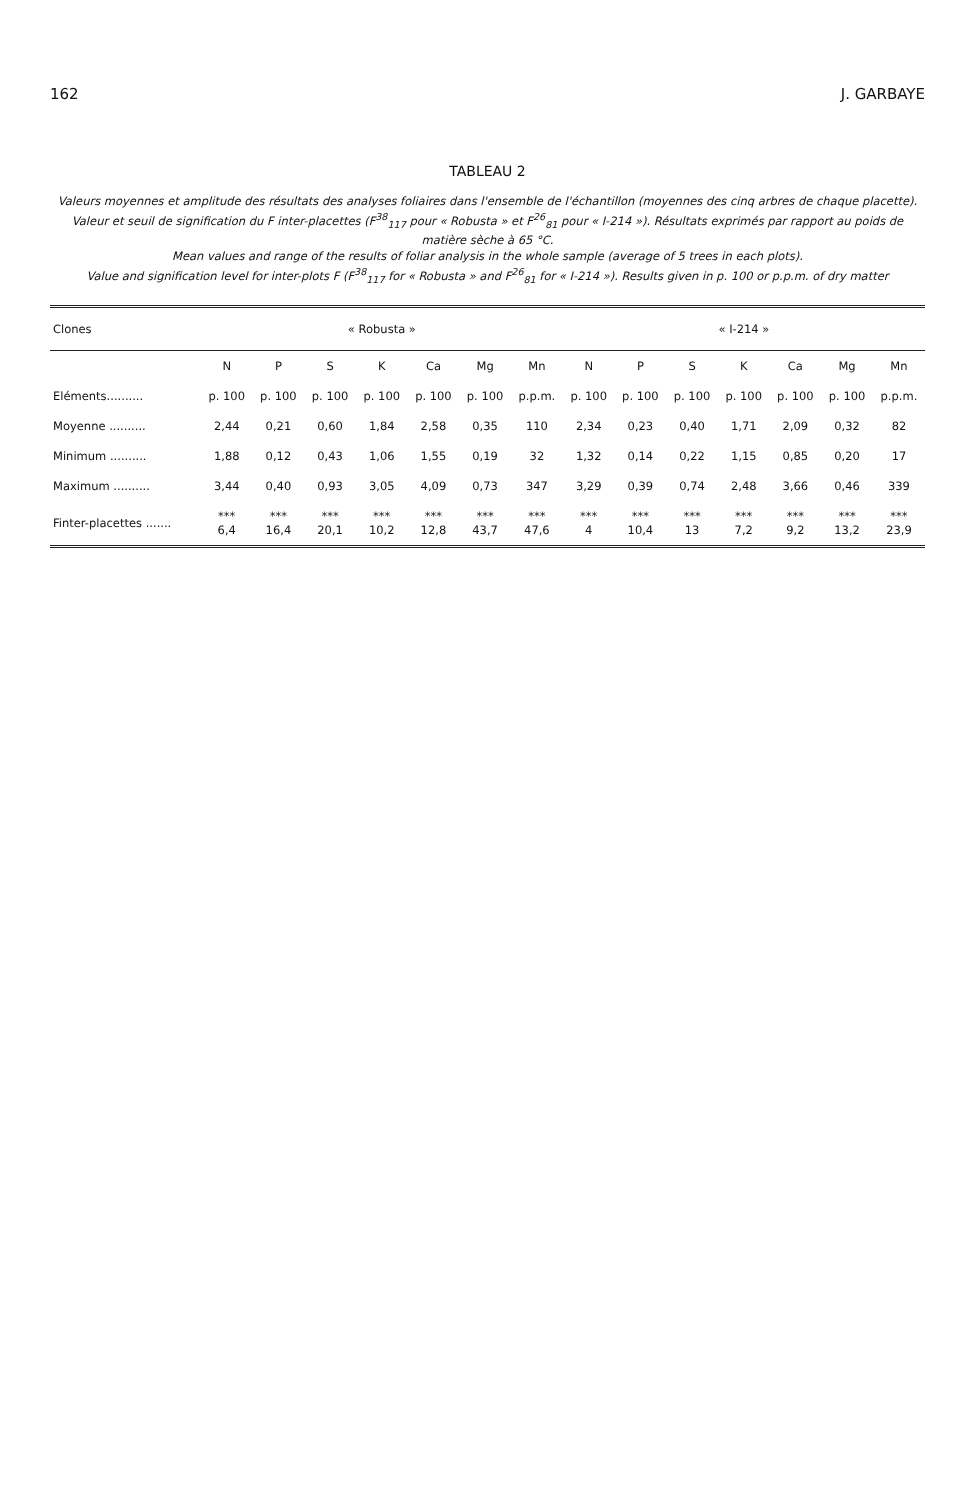162 J. GARBAYE
TABLEAU 2
Valeurs moyennes et amplitude des résultats des analyses foliaires dans l'ensemble de l'échantillon (moyennes des cinq arbres de chaque placette).
Valeur et seuil de signification du F inter-placettes (F<sup>38</sup><sub>117</sub> pour « Robusta » et F<sup>26</sup><sub>81</sub> pour « I-214 »). Résultats exprimés par rapport au poids de matière sèche à 65 °C.
Mean values and range of the results of foliar analysis in the whole sample (average of 5 trees in each plots).
Value and signification level for inter-plots F (F<sup>38</sup><sub>117</sub> for « Robusta » and F<sup>26</sup><sub>81</sub> for « I-214 »). Results given in p. 100 or p.p.m. of dry matter
| Clones | « Robusta » | | | | | | | « I-214 » | | | | | | |
| --- | --- | --- | --- | --- | --- | --- | --- | --- | --- | --- | --- | --- | --- | --- |
| | N | P | S | K | Ca | Mg | Mn | N | P | S | K | Ca | Mg | Mn |
| Eléments.......... | p. 100 | p. 100 | p. 100 | p. 100 | p. 100 | p. 100 | p.p.m. | p. 100 | p. 100 | p. 100 | p. 100 | p. 100 | p. 100 | p.p.m. |
| Moyenne .......... | 2,44 | 0,21 | 0,60 | 1,84 | 2,58 | 0,35 | 110 | 2,34 | 0,23 | 0,40 | 1,71 | 2,09 | 0,32 | 82 |
| Minimum .......... | 1,88 | 0,12 | 0,43 | 1,06 | 1,55 | 0,19 | 32 | 1,32 | 0,14 | 0,22 | 1,15 | 0,85 | 0,20 | 17 |
| Maximum .......... | 3,44 | 0,40 | 0,93 | 3,05 | 4,09 | 0,73 | 347 | 3,29 | 0,39 | 0,74 | 2,48 | 3,66 | 0,46 | 339 |
| Finter-placettes ....... | *** 6,4 | *** 16,4 | *** 20,1 | *** 10,2 | *** 12,8 | *** 43,7 | *** 47,6 | *** 4 | *** 10,4 | *** 13 | *** 7,2 | *** 9,2 | *** 13,2 | *** 23,9 |